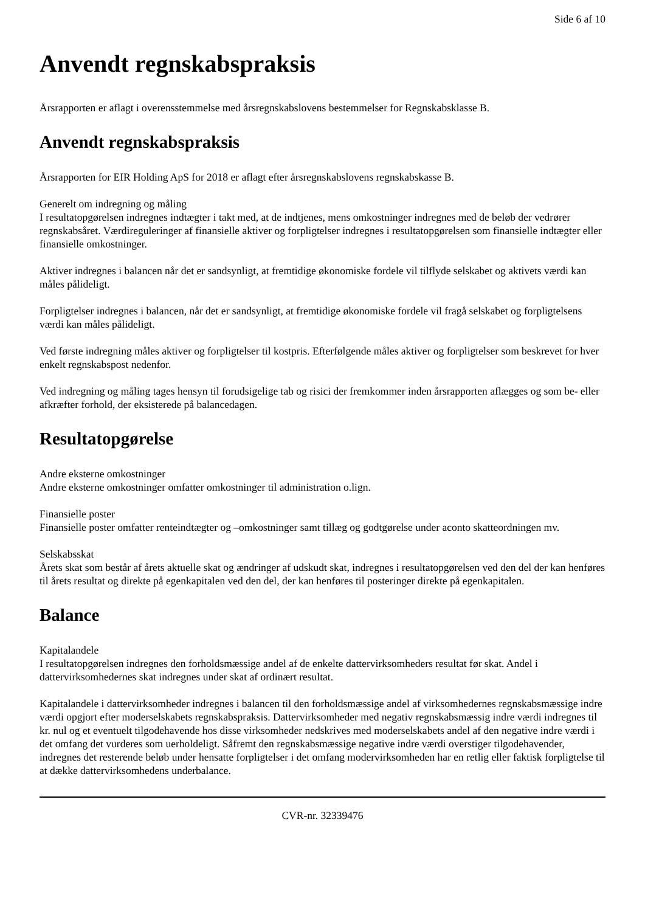Side 6 af 10
Anvendt regnskabspraksis
Årsrapporten er aflagt i overensstemmelse med årsregnskabslovens bestemmelser for Regnskabsklasse B.
Anvendt regnskabspraksis
Årsrapporten for EIR Holding ApS for 2018 er aflagt efter årsregnskabslovens regnskabskasse B.
Generelt om indregning og måling
I resultatopgørelsen indregnes indtægter i takt med, at de indtjenes, mens omkostninger indregnes med de beløb der vedrører regnskabsåret. Værdireguleringer af finansielle aktiver og forpligtelser indregnes i resultatopgørelsen som finansielle indtægter eller finansielle omkostninger.
Aktiver indregnes i balancen når det er sandsynligt, at fremtidige økonomiske fordele vil tilflyde selskabet og aktivets værdi kan måles pålideligt.
Forpligtelser indregnes i balancen, når det er sandsynligt, at fremtidige økonomiske fordele vil fragå selskabet og forpligtelsens værdi kan måles pålideligt.
Ved første indregning måles aktiver og forpligtelser til kostpris. Efterfølgende måles aktiver og forpligtelser som beskrevet for hver enkelt regnskabspost nedenfor.
Ved indregning og måling tages hensyn til forudsigelige tab og risici der fremkommer inden årsrapporten aflægges og som be- eller afkræfter forhold, der eksisterede på balancedagen.
Resultatopgørelse
Andre eksterne omkostninger
Andre eksterne omkostninger omfatter omkostninger til administration o.lign.
Finansielle poster
Finansielle poster omfatter renteindtægter og –omkostninger samt tillæg og godtgørelse under aconto skatteordningen mv.
Selskabsskat
Årets skat som består af årets aktuelle skat og ændringer af udskudt skat, indregnes i resultatopgørelsen ved den del der kan henføres til årets resultat og direkte på egenkapitalen ved den del, der kan henføres til posteringer direkte på egenkapitalen.
Balance
Kapitalandele
I resultatopgørelsen indregnes den forholdsmæssige andel af de enkelte dattervirksomheders resultat før skat. Andel i dattervirksomhedernes skat indregnes under skat af ordinært resultat.
Kapitalandele i dattervirksomheder indregnes i balancen til den forholdsmæssige andel af virksomhedernes regnskabsmæssige indre værdi opgjort efter moderselskabets regnskabspraksis. Dattervirksomheder med negativ regnskabsmæssig indre værdi indregnes til kr. nul og et eventuelt tilgodehavende hos disse virksomheder nedskrives med moderselskabets andel af den negative indre værdi i det omfang det vurderes som uerholdeligt. Såfremt den regnskabsmæssige negative indre værdi overstiger tilgodehavender, indregnes det resterende beløb under hensatte forpligtelser i det omfang modervirksomheden har en retlig eller faktisk forpligtelse til at dække dattervirksomhedens underbalance.
CVR-nr. 32339476